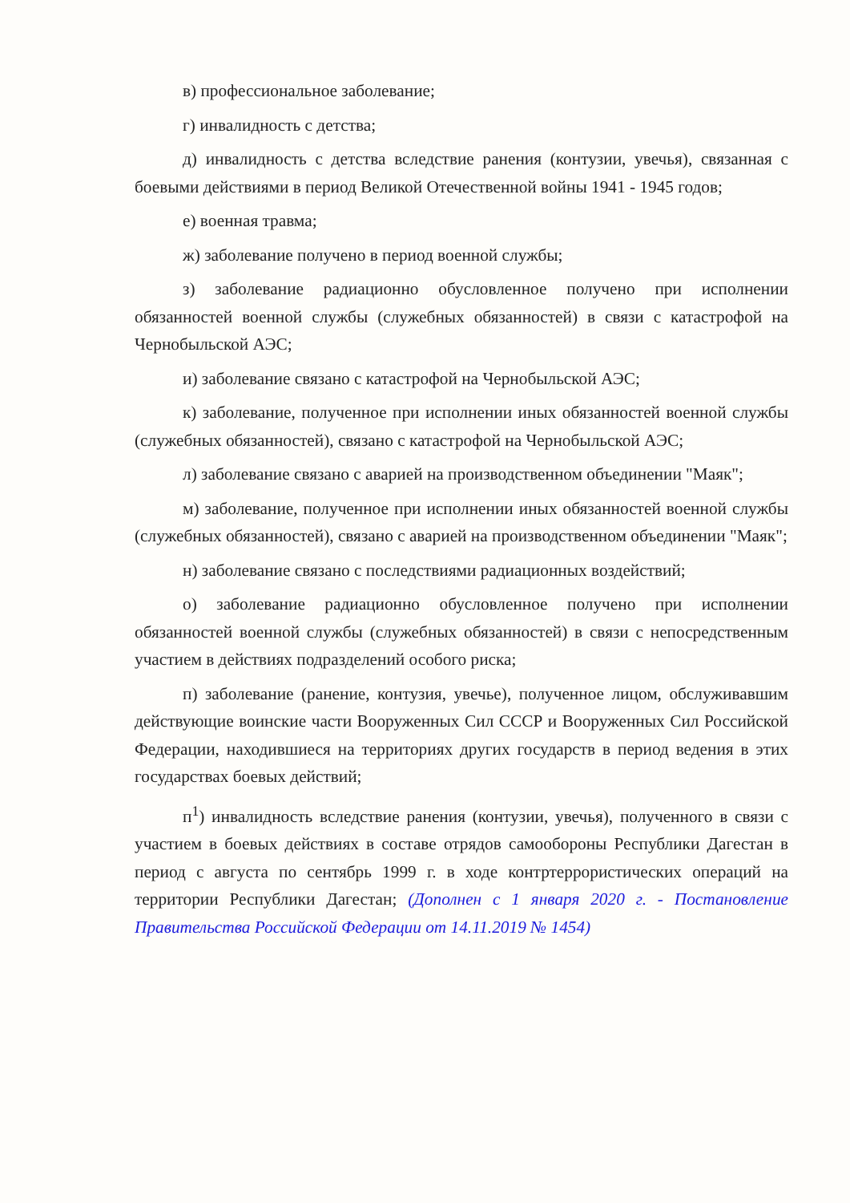в) профессиональное заболевание;
г) инвалидность с детства;
д) инвалидность с детства вследствие ранения (контузии, увечья), связанная с боевыми действиями в период Великой Отечественной войны 1941 - 1945 годов;
е) военная травма;
ж) заболевание получено в период военной службы;
з) заболевание радиационно обусловленное получено при исполнении обязанностей военной службы (служебных обязанностей) в связи с катастрофой на Чернобыльской АЭС;
и) заболевание связано с катастрофой на Чернобыльской АЭС;
к) заболевание, полученное при исполнении иных обязанностей военной службы (служебных обязанностей), связано с катастрофой на Чернобыльской АЭС;
л) заболевание связано с аварией на производственном объединении "Маяк";
м) заболевание, полученное при исполнении иных обязанностей военной службы (служебных обязанностей), связано с аварией на производственном объединении "Маяк";
н) заболевание связано с последствиями радиационных воздействий;
о) заболевание радиационно обусловленное получено при исполнении обязанностей военной службы (служебных обязанностей) в связи с непосредственным участием в действиях подразделений особого риска;
п) заболевание (ранение, контузия, увечье), полученное лицом, обслуживавшим действующие воинские части Вооруженных Сил СССР и Вооруженных Сил Российской Федерации, находившиеся на территориях других государств в период ведения в этих государствах боевых действий;
п<sup>1</sup>) инвалидность вследствие ранения (контузии, увечья), полученного в связи с участием в боевых действиях в составе отрядов самообороны Республики Дагестан в период с августа по сентябрь 1999 г. в ходе контртеррористических операций на территории Республики Дагестан; (Дополнен с 1 января 2020 г. - Постановление Правительства Российской Федерации от 14.11.2019 № 1454)